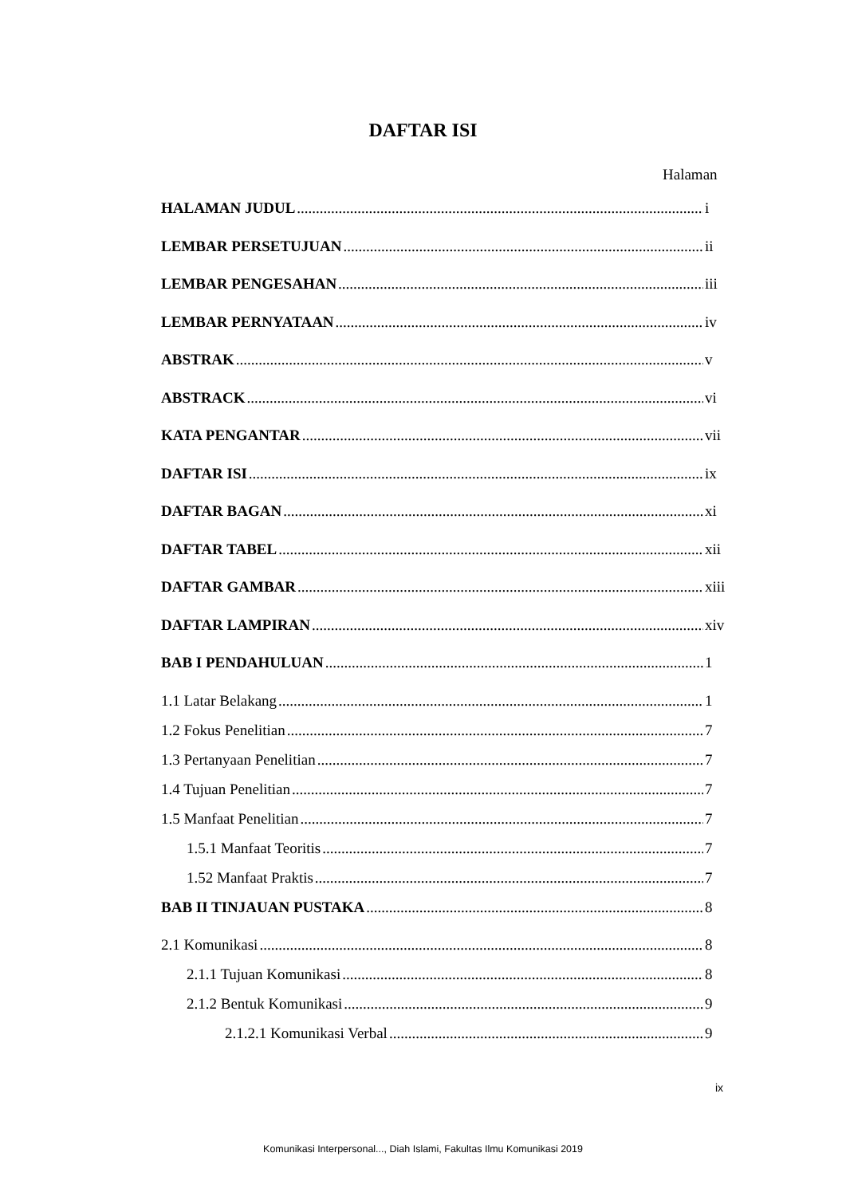DAFTAR ISI
Halaman
HALAMAN JUDUL i
LEMBAR PERSETUJUAN ii
LEMBAR PENGESAHAN iii
LEMBAR PERNYATAAN iv
ABSTRAK v
ABSTRACK vi
KATA PENGANTAR vii
DAFTAR ISI ix
DAFTAR BAGAN xi
DAFTAR TABEL xii
DAFTAR GAMBAR xiii
DAFTAR LAMPIRAN xiv
BAB I PENDAHULUAN 1
1.1 Latar Belakang 1
1.2 Fokus Penelitian 7
1.3 Pertanyaan Penelitian 7
1.4 Tujuan Penelitian 7
1.5 Manfaat Penelitian 7
1.5.1 Manfaat Teoritis 7
1.52 Manfaat Praktis 7
BAB II TINJAUAN PUSTAKA 8
2.1 Komunikasi 8
2.1.1 Tujuan Komunikasi 8
2.1.2 Bentuk Komunikasi 9
2.1.2.1 Komunikasi Verbal 9
ix
Komunikasi Interpersonal..., Diah Islami, Fakultas Ilmu Komunikasi 2019